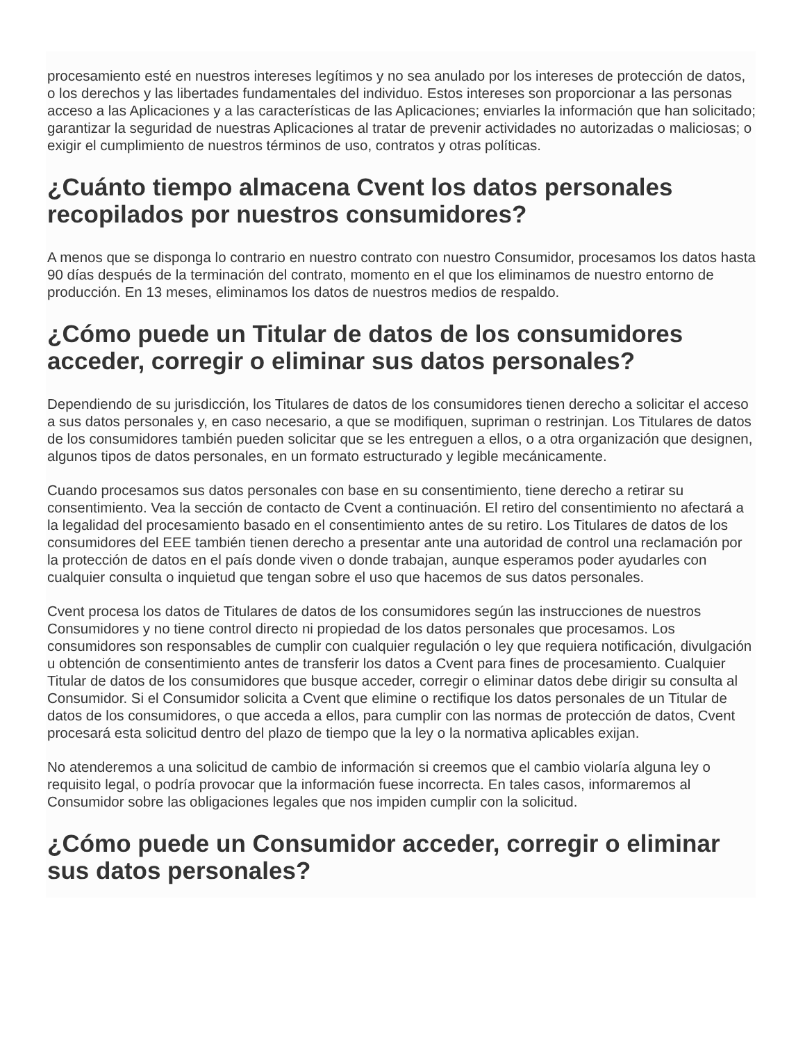procesamiento esté en nuestros intereses legítimos y no sea anulado por los intereses de protección de datos, o los derechos y las libertades fundamentales del individuo. Estos intereses son proporcionar a las personas acceso a las Aplicaciones y a las características de las Aplicaciones; enviarles la información que han solicitado; garantizar la seguridad de nuestras Aplicaciones al tratar de prevenir actividades no autorizadas o maliciosas; o exigir el cumplimiento de nuestros términos de uso, contratos y otras políticas.
¿Cuánto tiempo almacena Cvent los datos personales recopilados por nuestros consumidores?
A menos que se disponga lo contrario en nuestro contrato con nuestro Consumidor, procesamos los datos hasta 90 días después de la terminación del contrato, momento en el que los eliminamos de nuestro entorno de producción. En 13 meses, eliminamos los datos de nuestros medios de respaldo.
¿Cómo puede un Titular de datos de los consumidores acceder, corregir o eliminar sus datos personales?
Dependiendo de su jurisdicción, los Titulares de datos de los consumidores tienen derecho a solicitar el acceso a sus datos personales y, en caso necesario, a que se modifiquen, supriman o restrinjan. Los Titulares de datos de los consumidores también pueden solicitar que se les entreguen a ellos, o a otra organización que designen, algunos tipos de datos personales, en un formato estructurado y legible mecánicamente.
Cuando procesamos sus datos personales con base en su consentimiento, tiene derecho a retirar su consentimiento. Vea la sección de contacto de Cvent a continuación. El retiro del consentimiento no afectará a la legalidad del procesamiento basado en el consentimiento antes de su retiro. Los Titulares de datos de los consumidores del EEE también tienen derecho a presentar ante una autoridad de control una reclamación por la protección de datos en el país donde viven o donde trabajan, aunque esperamos poder ayudarles con cualquier consulta o inquietud que tengan sobre el uso que hacemos de sus datos personales.
Cvent procesa los datos de Titulares de datos de los consumidores según las instrucciones de nuestros Consumidores y no tiene control directo ni propiedad de los datos personales que procesamos. Los consumidores son responsables de cumplir con cualquier regulación o ley que requiera notificación, divulgación u obtención de consentimiento antes de transferir los datos a Cvent para fines de procesamiento. Cualquier Titular de datos de los consumidores que busque acceder, corregir o eliminar datos debe dirigir su consulta al Consumidor. Si el Consumidor solicita a Cvent que elimine o rectifique los datos personales de un Titular de datos de los consumidores, o que acceda a ellos, para cumplir con las normas de protección de datos, Cvent procesará esta solicitud dentro del plazo de tiempo que la ley o la normativa aplicables exijan.
No atenderemos a una solicitud de cambio de información si creemos que el cambio violaría alguna ley o requisito legal, o podría provocar que la información fuese incorrecta. En tales casos, informaremos al Consumidor sobre las obligaciones legales que nos impiden cumplir con la solicitud.
¿Cómo puede un Consumidor acceder, corregir o eliminar sus datos personales?